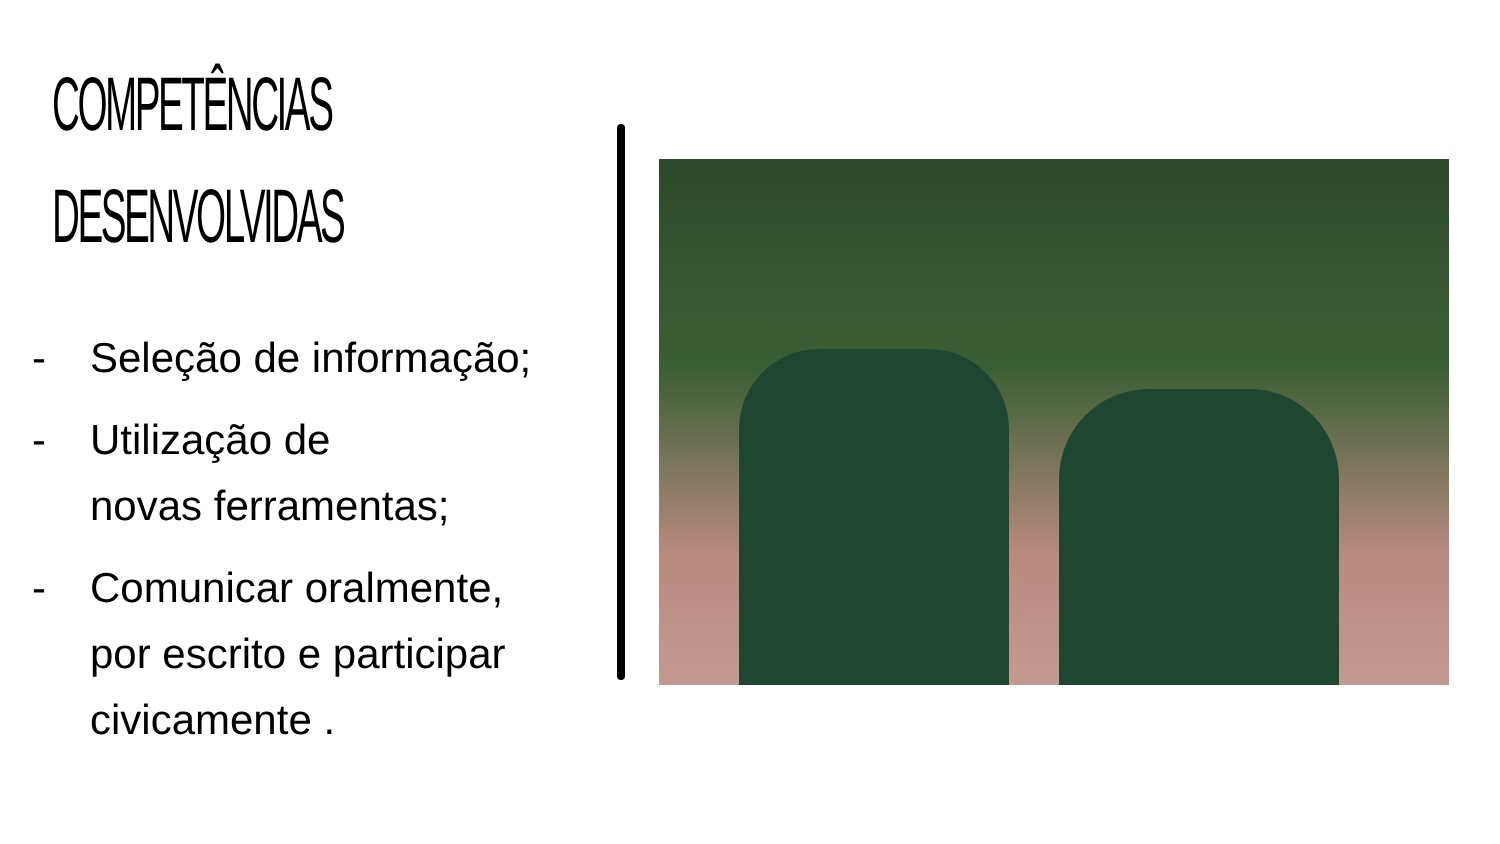COMPETÊNCIAS
DESENVOLVIDAS
- Seleção de informação;
- Utilização de
novas ferramentas;
- Comunicar oralmente,
por escrito e participar
civicamente .